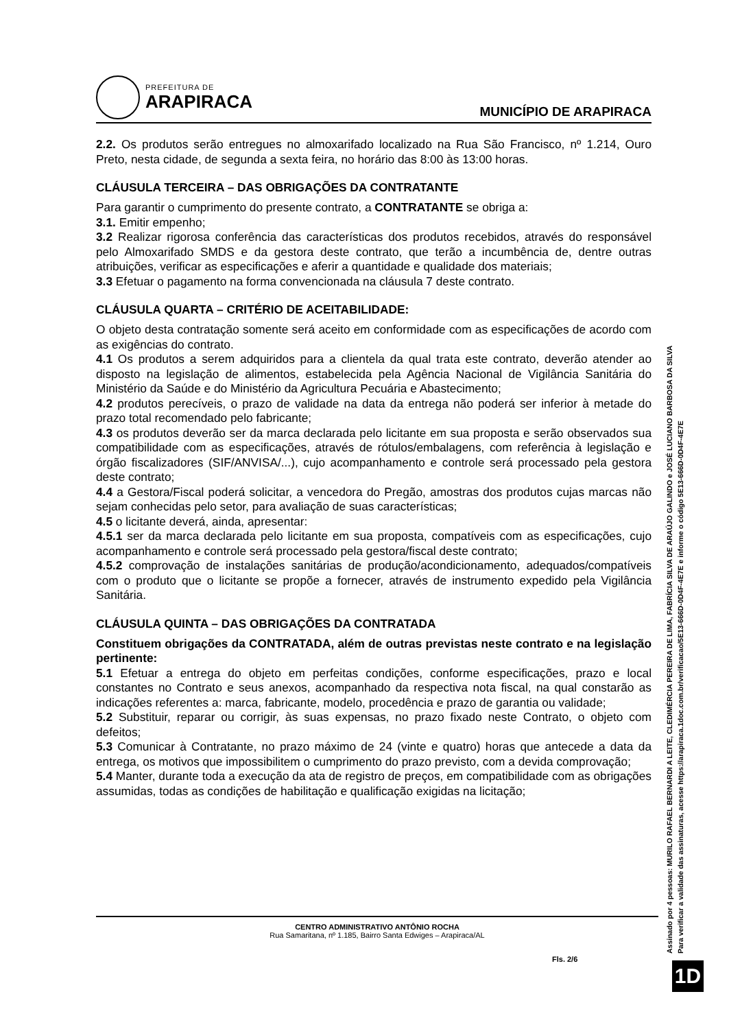PREFEITURA DE
ARAPIRACA
MUNICÍPIO DE ARAPIRACA
2.2. Os produtos serão entregues no almoxarifado localizado na Rua São Francisco, nº 1.214, Ouro Preto, nesta cidade, de segunda a sexta feira, no horário das 8:00 às 13:00 horas.
CLÁUSULA TERCEIRA – DAS OBRIGAÇÕES DA CONTRATANTE
Para garantir o cumprimento do presente contrato, a CONTRATANTE se obriga a:
3.1. Emitir empenho;
3.2 Realizar rigorosa conferência das características dos produtos recebidos, através do responsável pelo Almoxarifado SMDS e da gestora deste contrato, que terão a incumbência de, dentre outras atribuições, verificar as especificações e aferir a quantidade e qualidade dos materiais;
3.3 Efetuar o pagamento na forma convencionada na cláusula 7 deste contrato.
CLÁUSULA QUARTA – CRITÉRIO DE ACEITABILIDADE:
O objeto desta contratação somente será aceito em conformidade com as especificações de acordo com as exigências do contrato.
4.1 Os produtos a serem adquiridos para a clientela da qual trata este contrato, deverão atender ao disposto na legislação de alimentos, estabelecida pela Agência Nacional de Vigilância Sanitária do Ministério da Saúde e do Ministério da Agricultura Pecuária e Abastecimento;
4.2 produtos perecíveis, o prazo de validade na data da entrega não poderá ser inferior à metade do prazo total recomendado pelo fabricante;
4.3 os produtos deverão ser da marca declarada pelo licitante em sua proposta e serão observados sua compatibilidade com as especificações, através de rótulos/embalagens, com referência à legislação e órgão fiscalizadores (SIF/ANVISA/...), cujo acompanhamento e controle será processado pela gestora deste contrato;
4.4 a Gestora/Fiscal poderá solicitar, a vencedora do Pregão, amostras dos produtos cujas marcas não sejam conhecidas pelo setor, para avaliação de suas características;
4.5 o licitante deverá, ainda, apresentar:
4.5.1 ser da marca declarada pelo licitante em sua proposta, compatíveis com as especificações, cujo acompanhamento e controle será processado pela gestora/fiscal deste contrato;
4.5.2 comprovação de instalações sanitárias de produção/acondicionamento, adequados/compatíveis com o produto que o licitante se propõe a fornecer, através de instrumento expedido pela Vigilância Sanitária.
CLÁUSULA QUINTA – DAS OBRIGAÇÕES DA CONTRATADA
Constituem obrigações da CONTRATADA, além de outras previstas neste contrato e na legislação pertinente:
5.1 Efetuar a entrega do objeto em perfeitas condições, conforme especificações, prazo e local constantes no Contrato e seus anexos, acompanhado da respectiva nota fiscal, na qual constarão as indicações referentes a: marca, fabricante, modelo, procedência e prazo de garantia ou validade;
5.2 Substituir, reparar ou corrigir, às suas expensas, no prazo fixado neste Contrato, o objeto com defeitos;
5.3 Comunicar à Contratante, no prazo máximo de 24 (vinte e quatro) horas que antecede a data da entrega, os motivos que impossibilitem o cumprimento do prazo previsto, com a devida comprovação;
5.4 Manter, durante toda a execução da ata de registro de preços, em compatibilidade com as obrigações assumidas, todas as condições de habilitação e qualificação exigidas na licitação;
CENTRO ADMINISTRATIVO ANTÔNIO ROCHA
Rua Samaritana, nº 1.185, Bairro Santa Edwiges – Arapiraca/AL
Fls. 2/6
Assinado por 4 pessoas: MURILO RAFAEL BERNARDI A LEITE, CLEDIMÉRCIA PEREIRA DE LIMA, FABRÍCIA SILVA DE ARAÚJO GALINDO e JOSÉ LUCIANO BARBOSA DA SILVA
Para verificar a validade das assinaturas, acesse https://arapiraca.1doc.com.br/verificacao/5E13-666D-0D4F-4E7E e informe o código 5E13-666D-0D4F-4E7E
1D